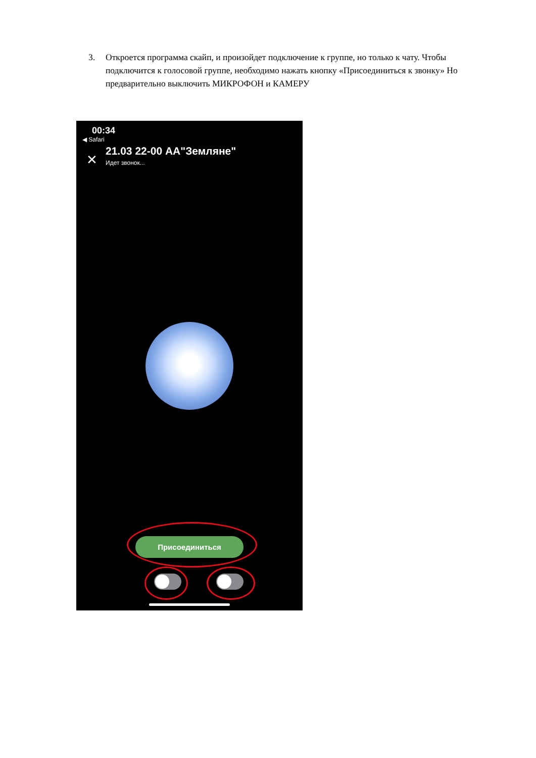3. Откроется программа скайп, и произойдет подключение к группе, но только к чату. Чтобы подключится к голосовой группе, необходимо нажать кнопку «Присоединиться к звонку» Но предварительно выключить МИКРОФОН и КАМЕРУ
00:34
◀ Safari
✕
21.03 22-00 АА"Земляне"
Идет звонок...
Присоединиться